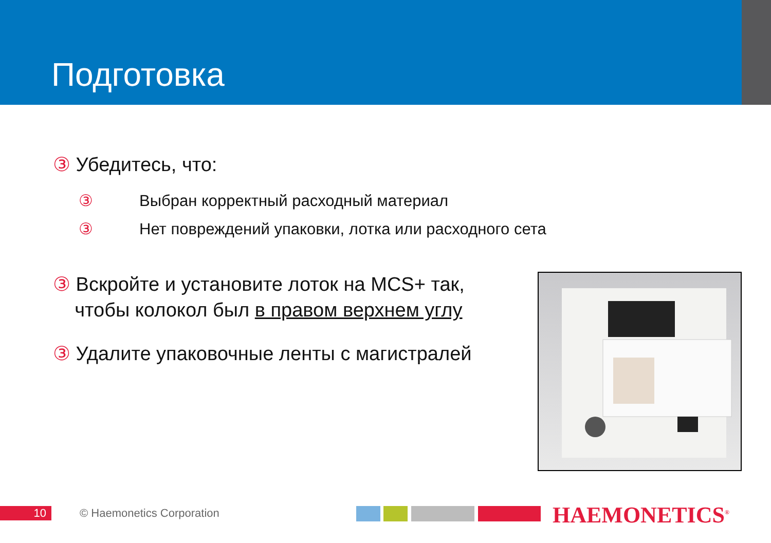Подготовка
③ Убедитесь, что:
③ Выбран корректный расходный материал
③ Нет повреждений упаковки, лотка или расходного сета
③ Вскройте и установите лоток на MCS+ так,
чтобы колокол был в правом верхнем углу
③ Удалите упаковочные ленты с магистралей
10 © Haemonetics Corporation HAEMONETICS<sup>®</sup>